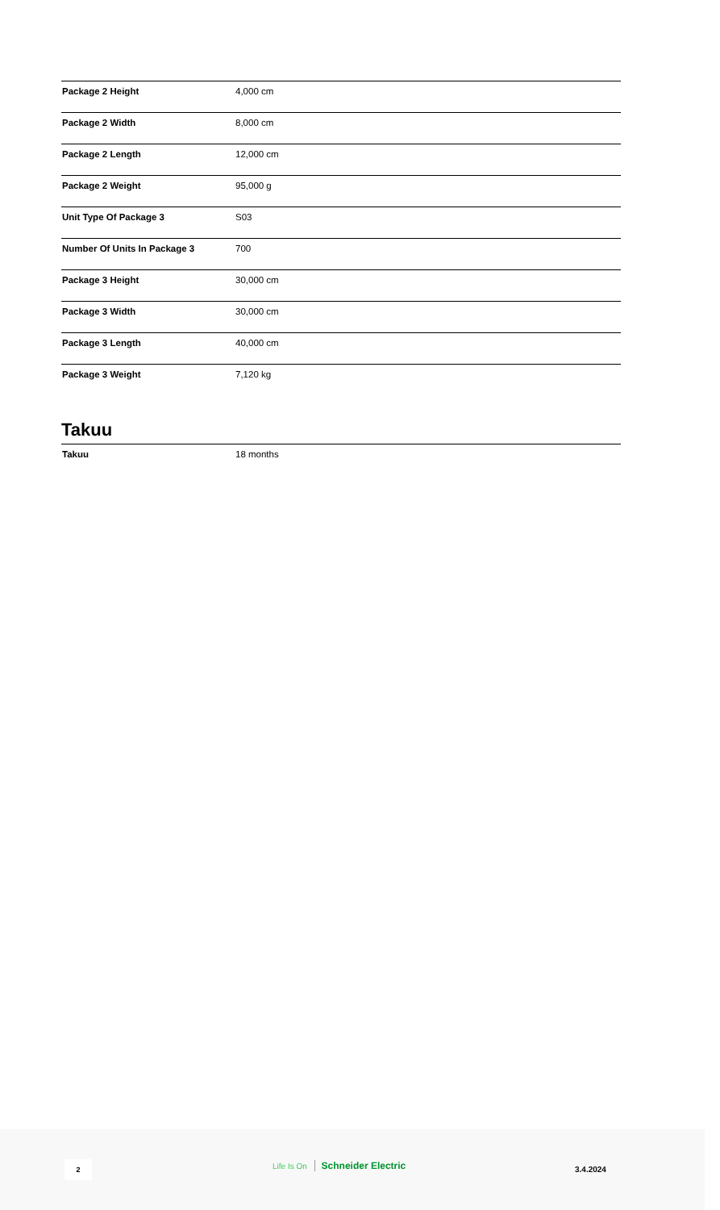| Package 2 Height | 4,000 cm |
| Package 2 Width | 8,000 cm |
| Package 2 Length | 12,000 cm |
| Package 2 Weight | 95,000 g |
| Unit Type Of Package 3 | S03 |
| Number Of Units In Package 3 | 700 |
| Package 3 Height | 30,000 cm |
| Package 3 Width | 30,000 cm |
| Package 3 Length | 40,000 cm |
| Package 3 Weight | 7,120 kg |
Takuu
| Takuu | 18 months |
2 Life Is On Schneider Electric
3.4.2024